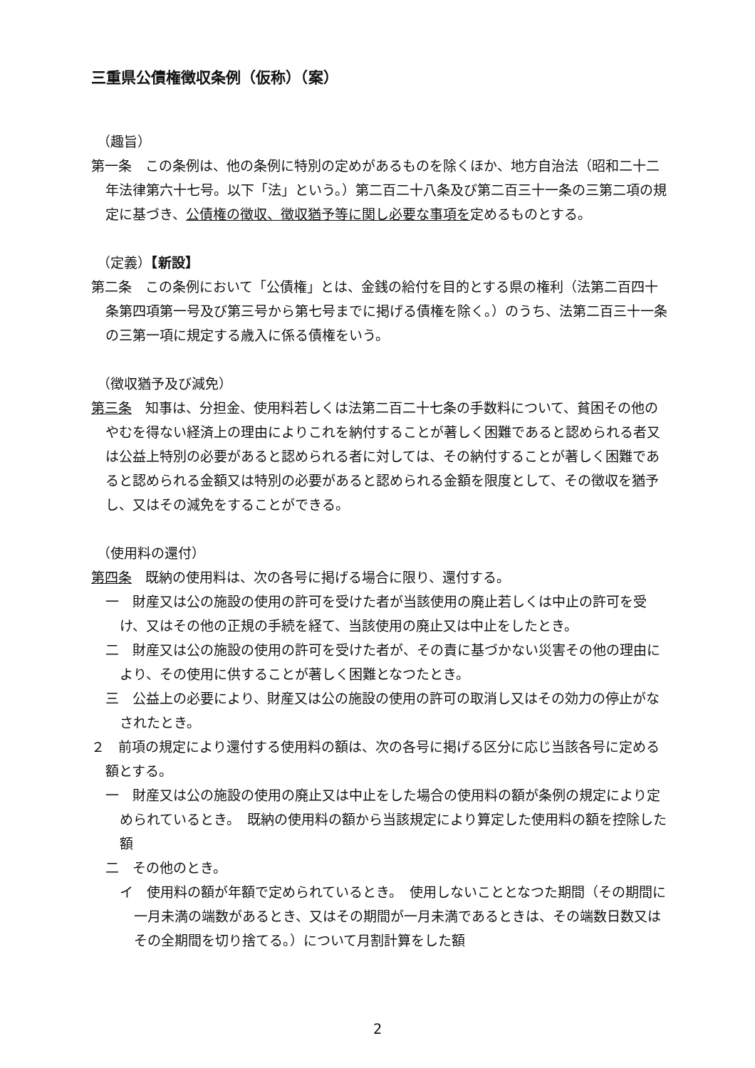三重県公債権徴収条例（仮称）（案）
（趣旨）
第一条　この条例は、他の条例に特別の定めがあるものを除くほか、地方自治法（昭和二十二年法律第六十七号。以下「法」という。）第二百二十八条及び第二百三十一条の三第二項の規定に基づき、公債権の徴収、徴収猶予等に関し必要な事項を定めるものとする。
（定義）【新設】
第二条　この条例において「公債権」とは、金銭の給付を目的とする県の権利（法第二百四十条第四項第一号及び第三号から第七号までに掲げる債権を除く。）のうち、法第二百三十一条の三第一項に規定する歳入に係る債権をいう。
（徴収猶予及び減免）
第三条　知事は、分担金、使用料若しくは法第二百二十七条の手数料について、貧困その他のやむを得ない経済上の理由によりこれを納付することが著しく困難であると認められる者又は公益上特別の必要があると認められる者に対しては、その納付することが著しく困難であると認められる金額又は特別の必要があると認められる金額を限度として、その徴収を猶予し、又はその減免をすることができる。
（使用料の還付）
第四条　既納の使用料は、次の各号に掲げる場合に限り、還付する。
一　財産又は公の施設の使用の許可を受けた者が当該使用の廃止若しくは中止の許可を受け、又はその他の正規の手続を経て、当該使用の廃止又は中止をしたとき。
二　財産又は公の施設の使用の許可を受けた者が、その責に基づかない災害その他の理由により、その使用に供することが著しく困難となつたとき。
三　公益上の必要により、財産又は公の施設の使用の許可の取消し又はその効力の停止がなされたとき。
２　前項の規定により還付する使用料の額は、次の各号に掲げる区分に応じ当該各号に定める額とする。
一　財産又は公の施設の使用の廃止又は中止をした場合の使用料の額が条例の規定により定められているとき。　既納の使用料の額から当該規定により算定した使用料の額を控除した額
二　その他のとき。
イ　使用料の額が年額で定められているとき。　使用しないこととなつた期間（その期間に一月未満の端数があるとき、又はその期間が一月未満であるときは、その端数日数又はその全期間を切り捨てる。）について月割計算をした額
2